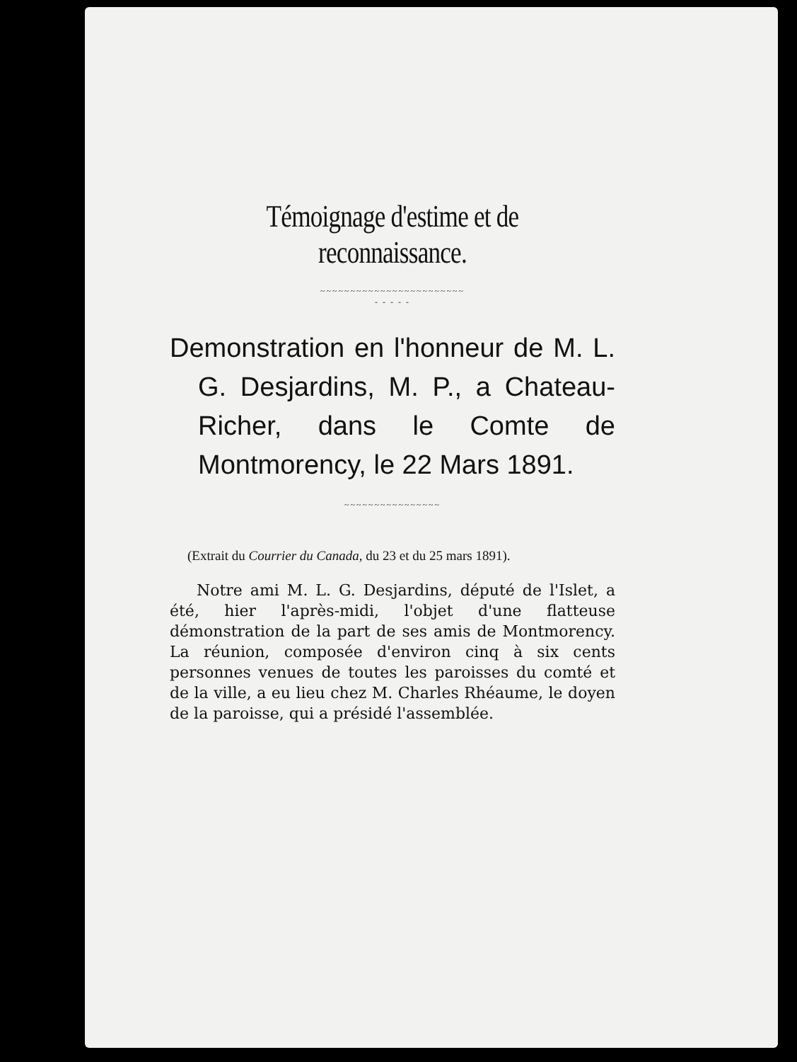Témoignage d'estime et de reconnaissance.
~~~~~~~~~~~~~~~~~~~~~~~~
- - - - -
Demonstration en l'honneur de M. L. G. Desjardins, M. P., a Chateau-Richer, dans le Comte de Montmorency, le 22 Mars 1891.
~~~~~~~~~~~~~~~~
(Extrait du Courrier du Canada, du 23 et du 25 mars 1891).
Notre ami M. L. G. Desjardins, député de l'Islet, a été, hier l'après-midi, l'objet d'une flatteuse démonstration de la part de ses amis de Montmorency. La réunion, composée d'environ cinq à six cents personnes venues de toutes les paroisses du comté et de la ville, a eu lieu chez M. Charles Rhéaume, le doyen de la paroisse, qui a présidé l'assemblée.